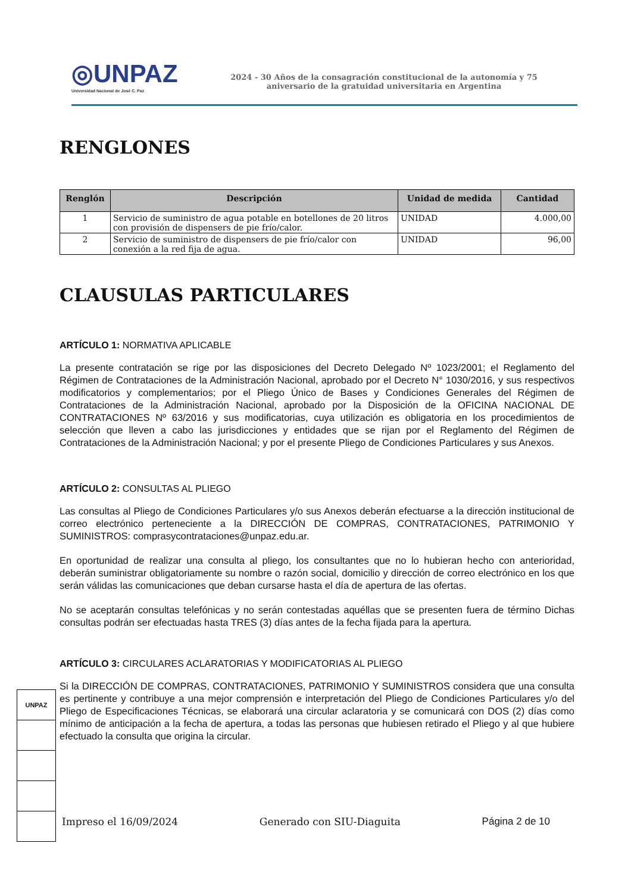◎UNPAZ
Universidad Nacional de José C. Paz
2024 - 30 Años de la consagración constitucional de la autonomía y 75
aniversario de la gratuidad universitaria en Argentina
RENGLONES
| Renglón | Descripción | Unidad de medida | Cantidad |
| --- | --- | --- | --- |
| 1 | Servicio de suministro de agua potable en botellones de 20 litros con provisión de dispensers de pie frío/calor. | UNIDAD | 4.000,00 |
| 2 | Servicio de suministro de dispensers de pie frío/calor con conexión a la red fija de agua. | UNIDAD | 96,00 |
CLAUSULAS PARTICULARES
ARTÍCULO 1: NORMATIVA APLICABLE
La presente contratación se rige por las disposiciones del Decreto Delegado Nº 1023/2001; el Reglamento del Régimen de Contrataciones de la Administración Nacional, aprobado por el Decreto N° 1030/2016, y sus respectivos modificatorios y complementarios; por el Pliego Único de Bases y Condiciones Generales del Régimen de Contrataciones de la Administración Nacional, aprobado por la Disposición de la OFICINA NACIONAL DE CONTRATACIONES Nº 63/2016 y sus modificatorias, cuya utilización es obligatoria en los procedimientos de selección que lleven a cabo las jurisdicciones y entidades que se rijan por el Reglamento del Régimen de Contrataciones de la Administración Nacional; y por el presente Pliego de Condiciones Particulares y sus Anexos.
ARTÍCULO 2: CONSULTAS AL PLIEGO
Las consultas al Pliego de Condiciones Particulares y/o sus Anexos deberán efectuarse a la dirección institucional de correo electrónico perteneciente a la DIRECCIÓN DE COMPRAS, CONTRATACIONES, PATRIMONIO Y SUMINISTROS: comprasycontrataciones@unpaz.edu.ar.
En oportunidad de realizar una consulta al pliego, los consultantes que no lo hubieran hecho con anterioridad, deberán suministrar obligatoriamente su nombre o razón social, domicilio y dirección de correo electrónico en los que serán válidas las comunicaciones que deban cursarse hasta el día de apertura de las ofertas.
No se aceptarán consultas telefónicas y no serán contestadas aquéllas que se presenten fuera de término Dichas consultas podrán ser efectuadas hasta TRES (3) días antes de la fecha fijada para la apertura.
ARTÍCULO 3: CIRCULARES ACLARATORIAS Y MODIFICATORIAS AL PLIEGO
Si la DIRECCIÓN DE COMPRAS, CONTRATACIONES, PATRIMONIO Y SUMINISTROS considera que una consulta es pertinente y contribuye a una mejor comprensión e interpretación del Pliego de Condiciones Particulares y/o del Pliego de Especificaciones Técnicas, se elaborará una circular aclaratoria y se comunicará con DOS (2) días como mínimo de anticipación a la fecha de apertura, a todas las personas que hubiesen retirado el Pliego y al que hubiere efectuado la consulta que origina la circular.
UNPAZ
Impreso el 16/09/2024 Generado con SIU-Diaguita Página 2 de 10